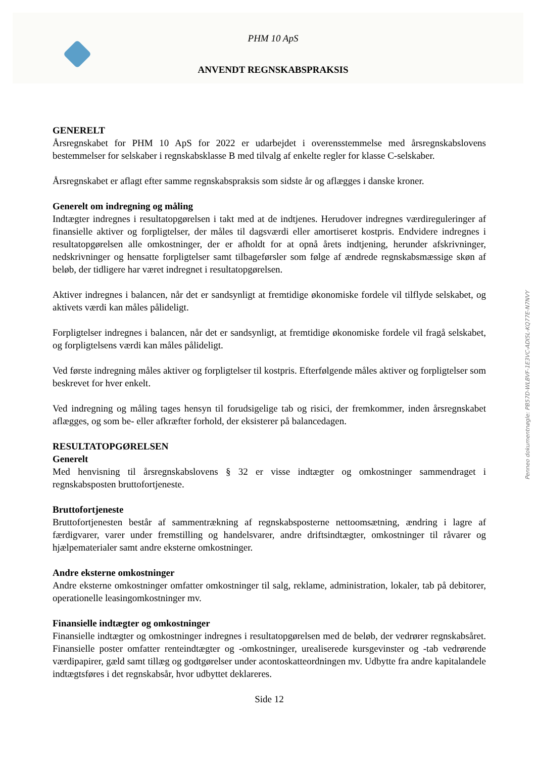PHM 10 ApS
ANVENDT REGNSKABSPRAKSIS
GENERELT
Årsregnskabet for PHM 10 ApS for 2022 er udarbejdet i overensstemmelse med årsregnskabslovens bestemmelser for selskaber i regnskabsklasse B med tilvalg af enkelte regler for klasse C-selskaber.
Årsregnskabet er aflagt efter samme regnskabspraksis som sidste år og aflægges i danske kroner.
Generelt om indregning og måling
Indtægter indregnes i resultatopgørelsen i takt med at de indtjenes. Herudover indregnes værdireguleringer af finansielle aktiver og forpligtelser, der måles til dagsværdi eller amortiseret kostpris. Endvidere indregnes i resultatopgørelsen alle omkostninger, der er afholdt for at opnå årets indtjening, herunder afskrivninger, nedskrivninger og hensatte forpligtelser samt tilbageførsler som følge af ændrede regnskabsmæssige skøn af beløb, der tidligere har været indregnet i resultatopgørelsen.
Aktiver indregnes i balancen, når det er sandsynligt at fremtidige økonomiske fordele vil tilflyde selskabet, og aktivets værdi kan måles pålideligt.
Forpligtelser indregnes i balancen, når det er sandsynligt, at fremtidige økonomiske fordele vil fragå selskabet, og forpligtelsens værdi kan måles pålideligt.
Ved første indregning måles aktiver og forpligtelser til kostpris. Efterfølgende måles aktiver og forpligtelser som beskrevet for hver enkelt.
Ved indregning og måling tages hensyn til forudsigelige tab og risici, der fremkommer, inden årsregnskabet aflægges, og som be- eller afkræfter forhold, der eksisterer på balancedagen.
RESULTATOPGØRELSEN
Generelt
Med henvisning til årsregnskabslovens § 32 er visse indtægter og omkostninger sammendraget i regnskabsposten bruttofortjeneste.
Bruttofortjeneste
Bruttofortjenesten består af sammentrækning af regnskabsposterne nettoomsætning, ændring i lagre af færdigvarer, varer under fremstilling og handelsvarer, andre driftsindtægter, omkostninger til råvarer og hjælpematerialer samt andre eksterne omkostninger.
Andre eksterne omkostninger
Andre eksterne omkostninger omfatter omkostninger til salg, reklame, administration, lokaler, tab på debitorer, operationelle leasingomkostninger mv.
Finansielle indtægter og omkostninger
Finansielle indtægter og omkostninger indregnes i resultatopgørelsen med de beløb, der vedrører regnskabsåret. Finansielle poster omfatter renteindtægter og -omkostninger, urealiserede kursgevinster og -tab vedrørende værdipapirer, gæld samt tillæg og godtgørelser under acontoskatteordningen mv. Udbytte fra andre kapitalandele indtægtsføres i det regnskabsår, hvor udbyttet deklareres.
Side 12
Penneo dokumentnøgle: PB57D-WLBVF-1E3VC-ADI5L-KQ77E-N7NVY